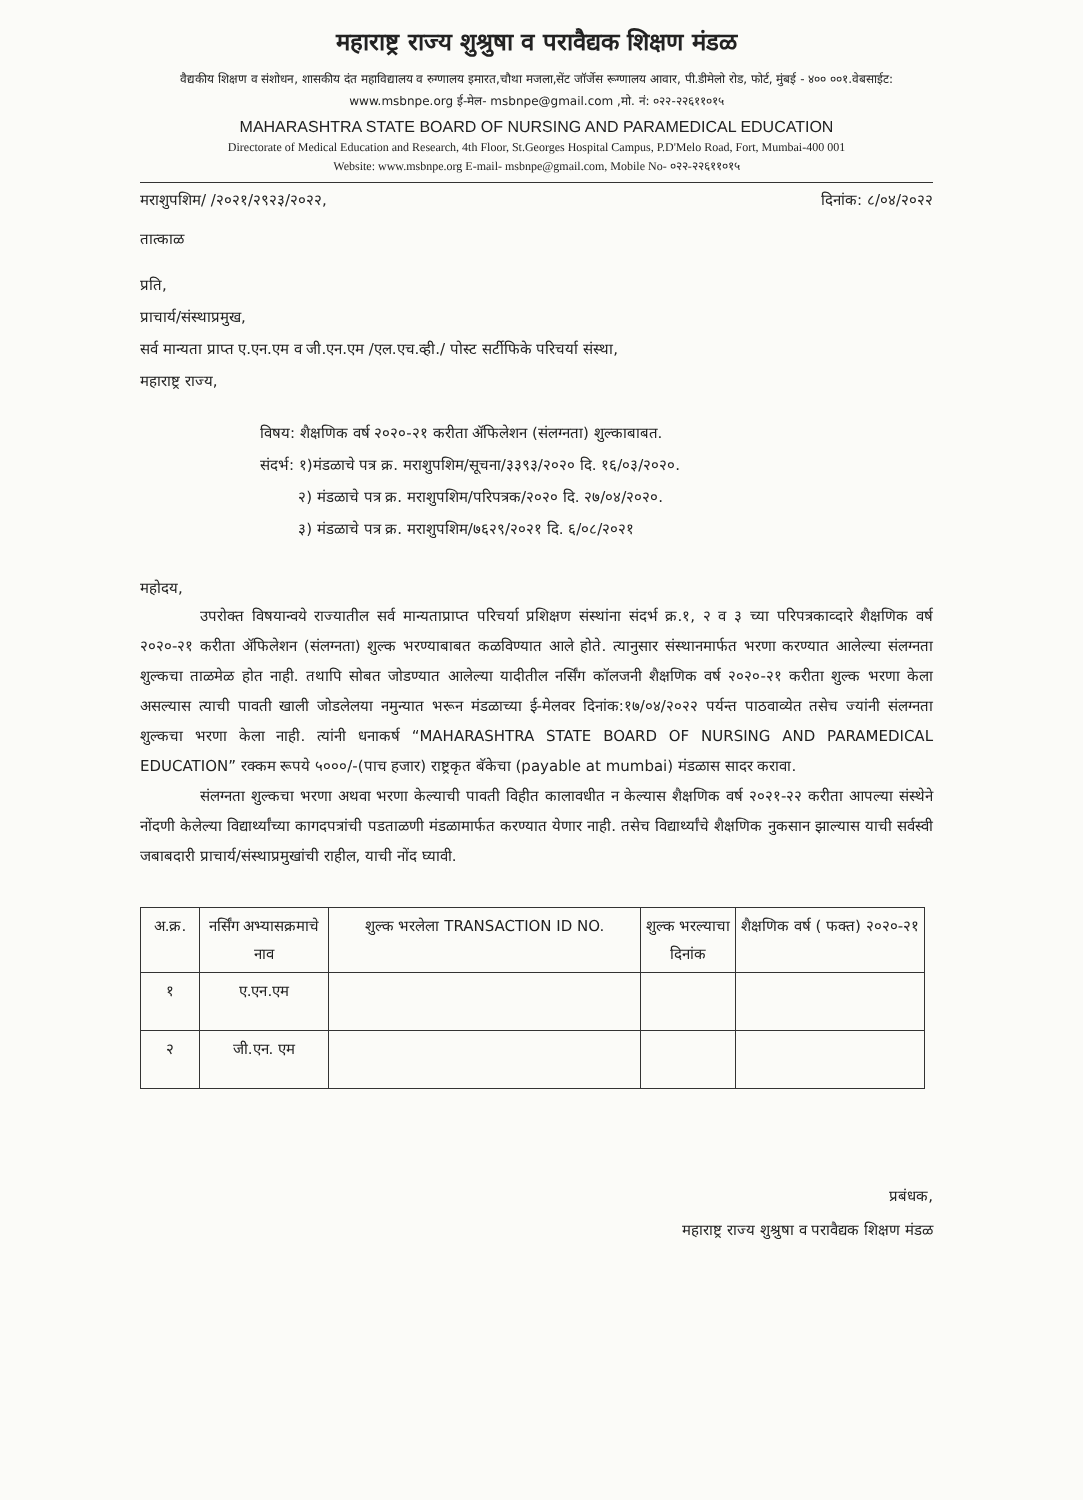महाराष्ट्र राज्य शुश्रुषा व परावैद्यक शिक्षण मंडळ
वैद्यकीय शिक्षण व संशोधन, शासकीय दंत महाविद्यालय व रुग्णालय इमारत,चौथा मजला,सेंट जॉर्जेस रूग्णालय आवार, पी.डीमेलो रोड, फोर्ट, मुंबई - ४०० ००१.वेबसाईट: www.msbnpe.org ई-मेल- msbnpe@gmail.com ,मो. नं: ०२२-२२६११०१५
MAHARASHTRA STATE BOARD OF NURSING AND PARAMEDICAL EDUCATION
Directorate of Medical Education and Research, 4th Floor, St.Georges Hospital Campus, P.D'Melo Road, Fort, Mumbai-400 001
Website: www.msbnpe.org E-mail- msbnpe@gmail.com, Mobile No- ०२२-२२६११०१५
मराशुपशिम/ /२०२१/२९२३/२०२२, दिनांक: ८/०४/२०२२
तात्काळ
प्रति,
प्राचार्य/संस्थाप्रमुख,
सर्व मान्यता प्राप्त ए.एन.एम व जी.एन.एम /एल.एच.व्ही./ पोस्ट सर्टीफिके परिचर्या संस्था,
महाराष्ट्र राज्य,
विषय: शैक्षणिक वर्ष २०२०-२१ करीता ॲफिलेशन (संलग्नता) शुल्काबाबत.
संदर्भ: १)मंडळाचे पत्र क्र. मराशुपशिम/सूचना/३३९३/२०२० दि. १६/०३/२०२०.
२) मंडळाचे पत्र क्र. मराशुपशिम/परिपत्रक/२०२० दि. २७/०४/२०२०.
३) मंडळाचे पत्र क्र. मराशुपशिम/७६२९/२०२१ दि. ६/०८/२०२१
महोदय,
उपरोक्त विषयान्वये राज्यातील सर्व मान्यताप्राप्त परिचर्या प्रशिक्षण संस्थांना संदर्भ क्र.१, २ व ३ च्या परिपत्रकाव्दारे शैक्षणिक वर्ष २०२०-२१ करीता ॲफिलेशन (संलग्नता) शुल्क भरण्याबाबत कळविण्यात आले होते. त्यानुसार संस्थानमार्फत भरणा करण्यात आलेल्या संलग्नता शुल्कचा ताळमेळ होत नाही. तथापि सोबत जोडण्यात आलेल्या यादीतील नर्सिंग कॉलजनी शैक्षणिक वर्ष २०२०-२१ करीता शुल्क भरणा केला असल्यास त्याची पावती खाली जोडलेलया नमुन्यात भरून मंडळाच्या ई-मेलवर दिनांक:१७/०४/२०२२ पर्यन्त पाठवाव्येत तसेच ज्यांनी संलग्नता शुल्कचा भरणा केला नाही. त्यांनी धनाकर्ष “MAHARASHTRA STATE BOARD OF NURSING AND PARAMEDICAL EDUCATION” रक्कम रूपये ५०००/-(पाच हजार) राष्ट्रकृत बॅकेचा (payable at mumbai) मंडळास सादर करावा.
संलग्नता शुल्कचा भरणा अथवा भरणा केल्याची पावती विहीत कालावधीत न केल्यास शैक्षणिक वर्ष २०२१-२२ करीता आपल्या संस्थेने नोंदणी केलेल्या विद्यार्थ्यांच्या कागदपत्रांची पडताळणी मंडळामार्फत करण्यात येणार नाही. तसेच विद्यार्थ्यांचे शैक्षणिक नुकसान झाल्यास याची सर्वस्वी जबाबदारी प्राचार्य/संस्थाप्रमुखांची राहील, याची नोंद घ्यावी.
| अ.क्र. | नर्सिंग अभ्यासक्रमाचे नाव | शुल्क भरलेला TRANSACTION ID NO. | शुल्क भरल्याचा दिनांक | शैक्षणिक वर्ष ( फक्त) २०२०-२१ |
| --- | --- | --- | --- | --- |
| १ | ए.एन.एम | | | |
| २ | जी.एन. एम | | | |
प्रबंधक,
महाराष्ट्र राज्य शुश्रुषा व परावैद्यक शिक्षण मंडळ